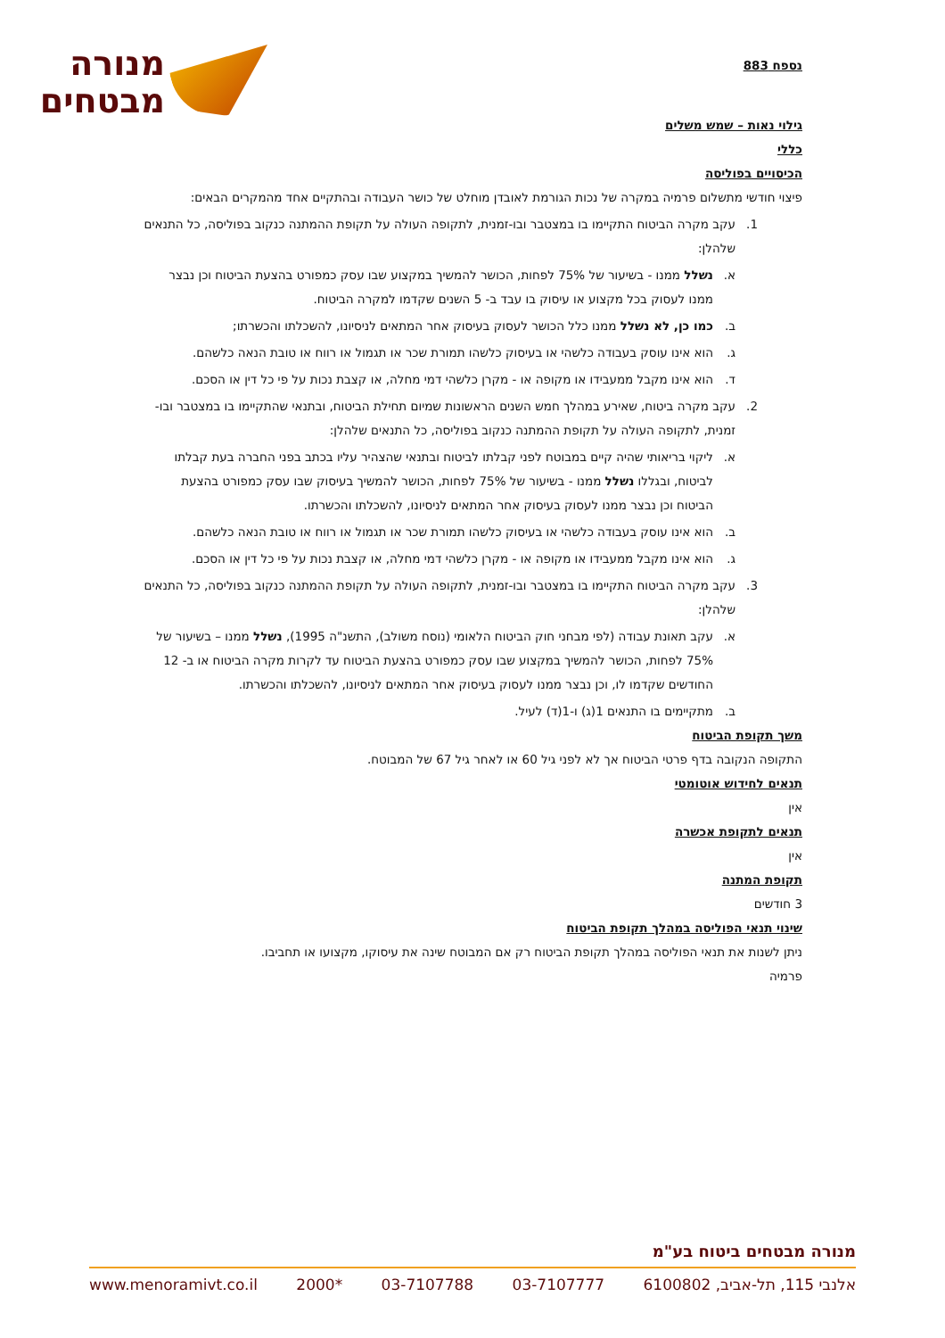מנורה
מבטחים
נספח 883
גילוי נאות – שמש משלים
כללי
הכיסויים בפוליסה
פיצוי חודשי מתשלום פרמיה במקרה של נכות הגורמת לאובדן מוחלט של כושר העבודה ובהתקיים אחד מהמקרים הבאים:
1. עקב מקרה הביטוח התקיימו בו במצטבר ובו-זמנית, לתקופה העולה על תקופת ההמתנה כנקוב בפוליסה, כל התנאים שלהלן:
א. נשלל ממנו - בשיעור של 75% לפחות, הכושר להמשיך במקצוע שבו עסק כמפורט בהצעת הביטוח וכן נבצר ממנו לעסוק בכל מקצוע או עיסוק בו עבד ב- 5 השנים שקדמו למקרה הביטוח.
ב. כמו כן, לא נשלל ממנו כלל הכושר לעסוק בעיסוק אחר המתאים לניסיונו, להשכלתו והכשרתו;
ג. הוא אינו עוסק בעבודה כלשהי או בעיסוק כלשהו תמורת שכר או תגמול או רווח או טובת הנאה כלשהם.
ד. הוא אינו מקבל ממעבידו או מקופה או - מקרן כלשהי דמי מחלה, או קצבת נכות על פי כל דין או הסכם.
2. עקב מקרה ביטוח, שאירע במהלך חמש השנים הראשונות שמיום תחילת הביטוח, ובתנאי שהתקיימו בו במצטבר ובו-זמנית, לתקופה העולה על תקופת ההמתנה כנקוב בפוליסה, כל התנאים שלהלן:
א. ליקוי בריאותי שהיה קיים במבוטח לפני קבלתו לביטוח ובתנאי שהצהיר עליו בכתב בפני החברה בעת קבלתו לביטוח, ובגללו נשלל ממנו - בשיעור של 75% לפחות, הכושר להמשיך בעיסוק שבו עסק כמפורט בהצעת הביטוח וכן נבצר ממנו לעסוק בעיסוק אחר המתאים לניסיונו, להשכלתו והכשרתו.
ב. הוא אינו עוסק בעבודה כלשהי או בעיסוק כלשהו תמורת שכר או תגמול או רווח או טובת הנאה כלשהם.
ג. הוא אינו מקבל ממעבידו או מקופה או - מקרן כלשהי דמי מחלה, או קצבת נכות על פי כל דין או הסכם.
3. עקב מקרה הביטוח התקיימו בו במצטבר ובו-זמנית, לתקופה העולה על תקופת ההמתנה כנקוב בפוליסה, כל התנאים שלהלן:
א. עקב תאונת עבודה (לפי מבחני חוק הביטוח הלאומי (נוסח משולב), התשנ"ה 1995), נשלל ממנו – בשיעור של 75% לפחות, הכושר להמשיך במקצוע שבו עסק כמפורט בהצעת הביטוח עד לקרות מקרה הביטוח או ב- 12 החודשים שקדמו לו, וכן נבצר ממנו לעסוק בעיסוק אחר המתאים לניסיונו, להשכלתו והכשרתו.
ב. מתקיימים בו התנאים 1(ג) ו-1(ד) לעיל.
משך תקופת הביטוח
התקופה הנקובה בדף פרטי הביטוח אך לא לפני גיל 60 או לאחר גיל 67 של המבוטח.
תנאים לחידוש אוטומטי
אין
תנאים לתקופת אכשרה
אין
תקופת המתנה
3 חודשים
שינוי תנאי הפוליסה במהלך תקופת הביטוח
ניתן לשנות את תנאי הפוליסה במהלך תקופת הביטוח רק אם המבוטח שינה את עיסוקו, מקצועו או תחביבו.
פרמיה
מנורה מבטחים ביטוח בע"מ
אלנבי 115, תל-אביב, 6100802 03-7107777 03-7107788 *2000 www.menoramivt.co.il